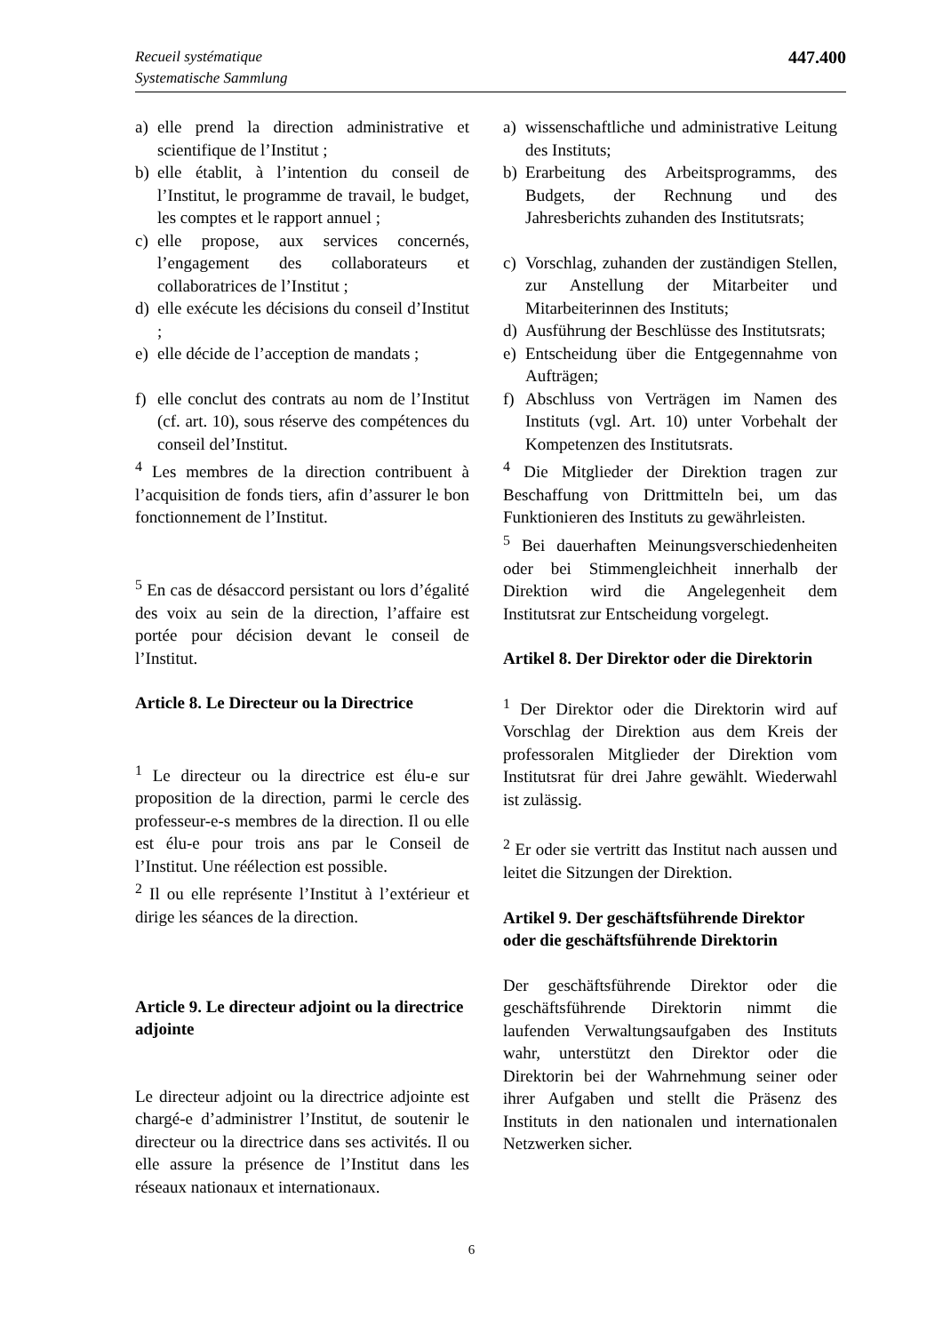Recueil systématique
Systematische Sammlung
447.400
a) elle prend la direction administrative et scientifique de l’Institut ;
b) elle établit, à l’intention du conseil de l’Institut, le programme de travail, le budget, les comptes et le rapport annuel ;
c) elle propose, aux services concernés, l’engagement des collaborateurs et collaboratrices de l’Institut ;
d) elle exécute les décisions du conseil d’Institut ;
e) elle décide de l’acception de mandats ;
f) elle conclut des contrats au nom de l’Institut (cf. art. 10), sous réserve des compétences du conseil del’Institut.
<sup>4</sup> Les membres de la direction contribuent à l’acquisition de fonds tiers, afin d’assurer le bon fonctionnement de l’Institut.
<sup>5</sup> En cas de désaccord persistant ou lors d’égalité des voix au sein de la direction, l’affaire est portée pour décision devant le conseil de l’Institut.
Article 8. Le Directeur ou la Directrice
<sup>1</sup> Le directeur ou la directrice est élu-e sur proposition de la direction, parmi le cercle des professeur-e-s membres de la direction. Il ou elle est élu-e pour trois ans par le Conseil de l’Institut. Une réélection est possible.
<sup>2</sup> Il ou elle représente l’Institut à l’extérieur et dirige les séances de la direction.
Article 9. Le directeur adjoint ou la directrice adjointe
Le directeur adjoint ou la directrice adjointe est chargé-e d’administrer l’Institut, de soutenir le directeur ou la directrice dans ses activités. Il ou elle assure la présence de l’Institut dans les réseaux nationaux et internationaux.
a) wissenschaftliche und administrative Leitung des Instituts;
b) Erarbeitung des Arbeitsprogramms, des Budgets, der Rechnung und des Jahresberichts zuhanden des Institutsrats;
c) Vorschlag, zuhanden der zuständigen Stellen, zur Anstellung der Mitarbeiter und Mitarbeiterinnen des Instituts;
d) Ausführung der Beschlüsse des Institutsrats;
e) Entscheidung über die Entgegennahme von Aufträgen;
f) Abschluss von Verträgen im Namen des Instituts (vgl. Art. 10) unter Vorbehalt der Kompetenzen des Institutsrats.
<sup>4</sup> Die Mitglieder der Direktion tragen zur Beschaffung von Drittmitteln bei, um das Funktionieren des Instituts zu gewährleisten.
<sup>5</sup> Bei dauerhaften Meinungsverschiedenheiten oder bei Stimmengleichheit innerhalb der Direktion wird die Angelegenheit dem Institutsrat zur Entscheidung vorgelegt.
Artikel 8. Der Direktor oder die Direktorin
<sup>1</sup> Der Direktor oder die Direktorin wird auf Vorschlag der Direktion aus dem Kreis der professoralen Mitglieder der Direktion vom Institutsrat für drei Jahre gewählt. Wiederwahl ist zulässig.
<sup>2</sup> Er oder sie vertritt das Institut nach aussen und leitet die Sitzungen der Direktion.
Artikel 9. Der geschäftsführende Direktor oder die geschäftsführende Direktorin
Der geschäftsführende Direktor oder die geschäftsführende Direktorin nimmt die laufenden Verwaltungsaufgaben des Instituts wahr, unterstützt den Direktor oder die Direktorin bei der Wahrnehmung seiner oder ihrer Aufgaben und stellt die Präsenz des Instituts in den nationalen und internationalen Netzwerken sicher.
6